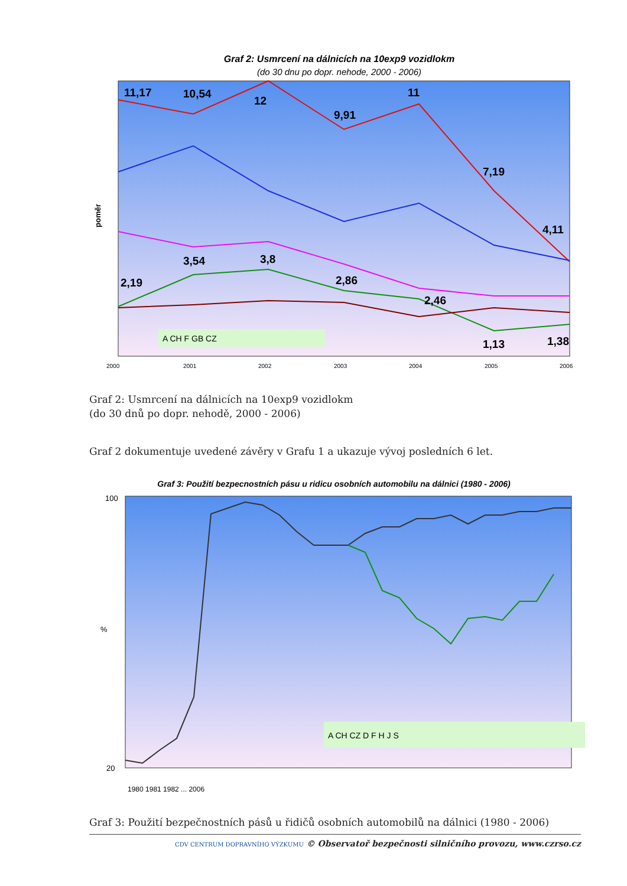Graf 2: Usmrcení na dálnicích na 10exp9 vozidlokm
(do 30 dnu po dopr. nehode, 2000 - 2006)
poměr
11,17
10,54
12
9,91
11
7,19
4,11
3,54
3,8
2,19
2,86
2,46
1,13
1,38
A CH F GB CZ
2000
2001
2002
2003
2004
2005
2006
Graf 2: Usmrcení na dálnicích na 10exp9 vozidlokm
(do 30 dnů po dopr. nehodě, 2000 - 2006)
Graf 2 dokumentuje uvedené závěry v Grafu 1 a ukazuje vývoj posledních 6 let.
Graf 3: Použití bezpecnostních pásu u ridicu osobních automobilu na dálnici (1980 - 2006)
%
100
20
A CH CZ D F H J S
1980 1981 1982 ... 2006
Graf 3: Použití bezpečnostních pásů u řidičů osobních automobilů na dálnici (1980 - 2006)
CDV CENTRUM DOPRAVNÍHO VÝZKUMU © Observatoř bezpečnosti silničního provozu, www.czrso.cz